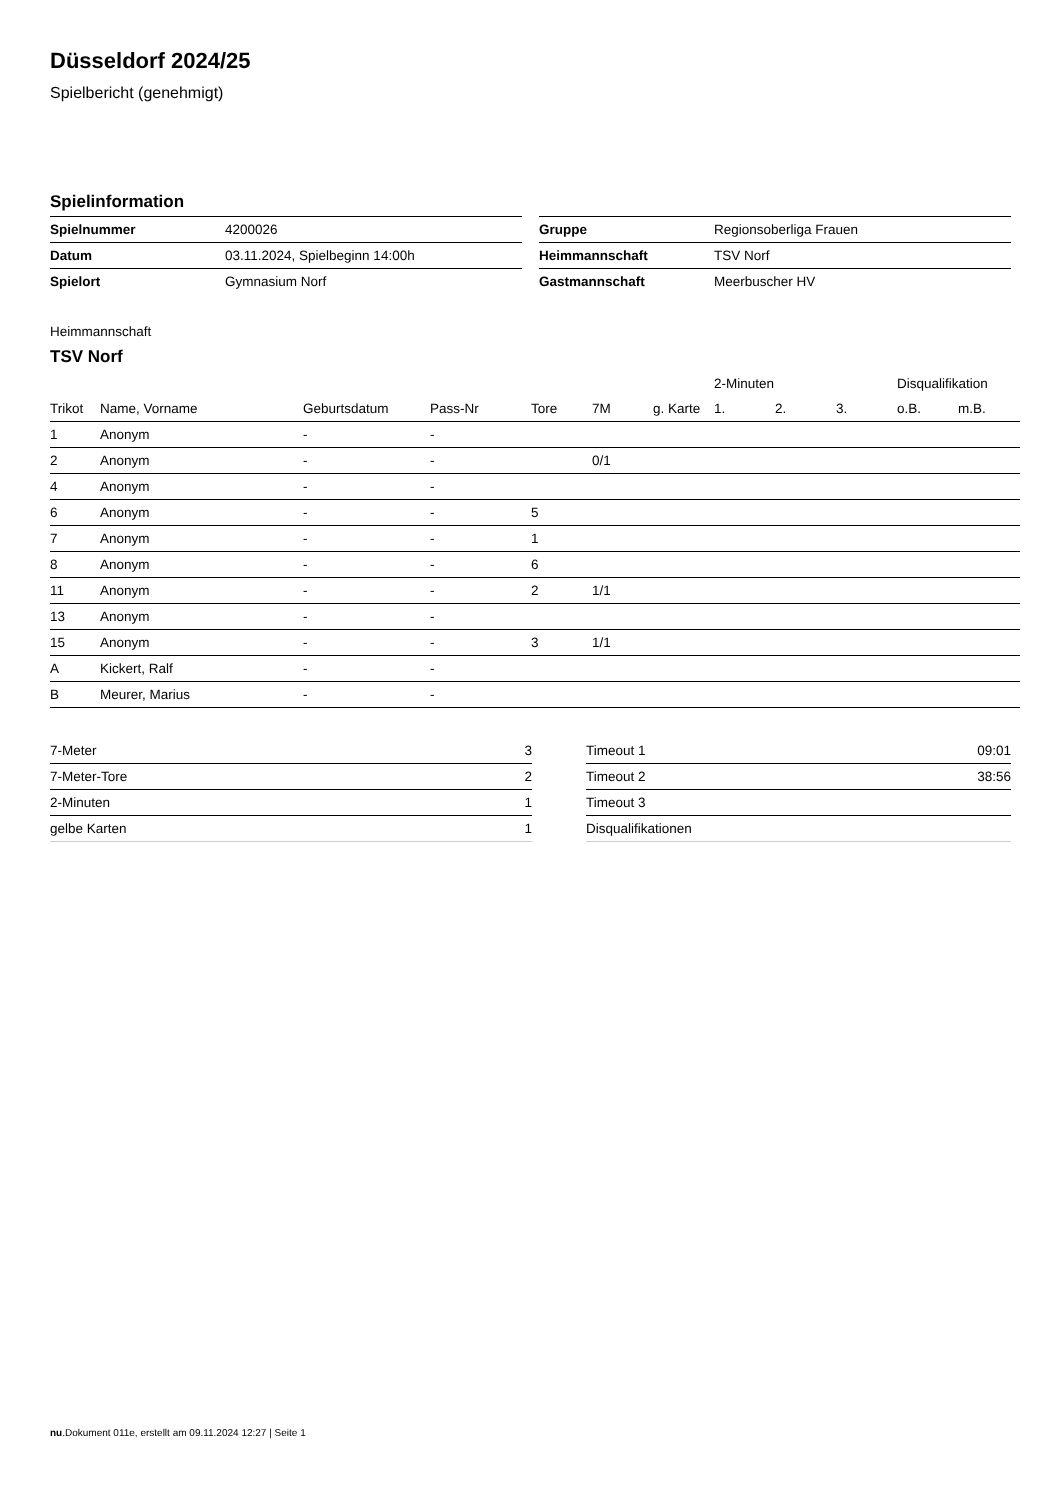Düsseldorf 2024/25
Spielbericht (genehmigt)
Spielinformation
| Spielnummer | 4200026 |
| Datum | 03.11.2024, Spielbeginn 14:00h |
| Spielort | Gymnasium Norf |
| Gruppe | Regionsoberliga Frauen |
| Heimmannschaft | TSV Norf |
| Gastmannschaft | Meerbuscher HV |
Heimmannschaft
TSV Norf
| | | | | | | | 2-Minuten | | | Disqualifikation | |
| --- | --- | --- | --- | --- | --- | --- | --- | --- | --- | --- | --- |
| Trikot | Name, Vorname | Geburtsdatum | Pass-Nr | Tore | 7M | g. Karte | 1. | 2. | 3. | o.B. | m.B. |
| 1 | Anonym | - | - | | | | | | | | |
| 2 | Anonym | - | - | | 0/1 | | | | | | |
| 4 | Anonym | - | - | | | | | | | | |
| 6 | Anonym | - | - | 5 | | | | | | | |
| 7 | Anonym | - | - | 1 | | | | | | | |
| 8 | Anonym | - | - | 6 | | | | | | | |
| 11 | Anonym | - | - | 2 | 1/1 | | | | | | |
| 13 | Anonym | - | - | | | | | | | | |
| 15 | Anonym | - | - | 3 | 1/1 | | | | | | |
| A | Kickert, Ralf | - | - | | | | | | | | |
| B | Meurer, Marius | - | - | | | | | | | | |
| 7-Meter | 3 |
| 7-Meter-Tore | 2 |
| 2-Minuten | 1 |
| gelbe Karten | 1 |
| Timeout 1 | 09:01 |
| Timeout 2 | 38:56 |
| Timeout 3 | |
| Disqualifikationen | |
nu.Dokument 011e, erstellt am 09.11.2024 12:27 | Seite 1